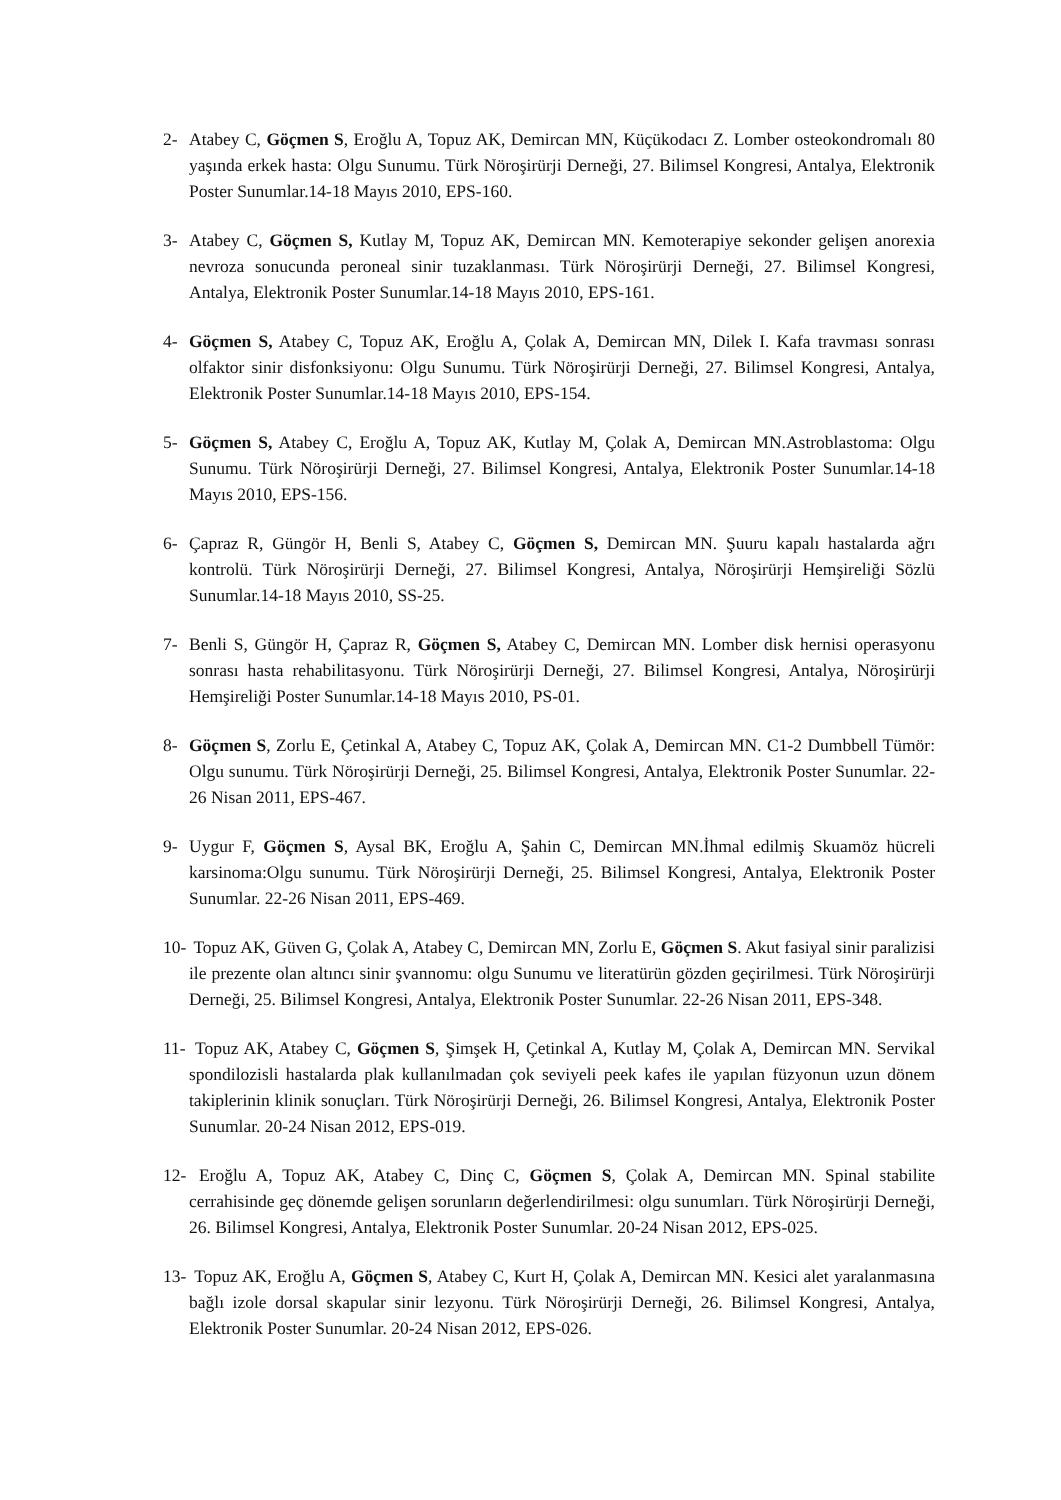2- Atabey C, Göçmen S, Eroğlu A, Topuz AK, Demircan MN, Küçükodacı Z. Lomber osteokondromalı 80 yaşında erkek hasta: Olgu Sunumu. Türk Nöroşirürji Derneği, 27. Bilimsel Kongresi, Antalya, Elektronik Poster Sunumlar.14-18 Mayıs 2010, EPS-160.
3- Atabey C, Göçmen S, Kutlay M, Topuz AK, Demircan MN. Kemoterapiye sekonder gelişen anorexia nevroza sonucunda peroneal sinir tuzaklanması. Türk Nöroşirürji Derneği, 27. Bilimsel Kongresi, Antalya, Elektronik Poster Sunumlar.14-18 Mayıs 2010, EPS-161.
4- Göçmen S, Atabey C, Topuz AK, Eroğlu A, Çolak A, Demircan MN, Dilek I. Kafa travması sonrası olfaktor sinir disfonksiyonu: Olgu Sunumu. Türk Nöroşirürji Derneği, 27. Bilimsel Kongresi, Antalya, Elektronik Poster Sunumlar.14-18 Mayıs 2010, EPS-154.
5- Göçmen S, Atabey C, Eroğlu A, Topuz AK, Kutlay M, Çolak A, Demircan MN.Astroblastoma: Olgu Sunumu. Türk Nöroşirürji Derneği, 27. Bilimsel Kongresi, Antalya, Elektronik Poster Sunumlar.14-18 Mayıs 2010, EPS-156.
6- Çapraz R, Güngör H, Benli S, Atabey C, Göçmen S, Demircan MN. Şuuru kapalı hastalarda ağrı kontrolü. Türk Nöroşirürji Derneği, 27. Bilimsel Kongresi, Antalya, Nöroşirürji Hemşireliği Sözlü Sunumlar.14-18 Mayıs 2010, SS-25.
7- Benli S, Güngör H, Çapraz R, Göçmen S, Atabey C, Demircan MN. Lomber disk hernisi operasyonu sonrası hasta rehabilitasyonu. Türk Nöroşirürji Derneği, 27. Bilimsel Kongresi, Antalya, Nöroşirürji Hemşireliği Poster Sunumlar.14-18 Mayıs 2010, PS-01.
8- Göçmen S, Zorlu E, Çetinkal A, Atabey C, Topuz AK, Çolak A, Demircan MN. C1-2 Dumbbell Tümör: Olgu sunumu. Türk Nöroşirürji Derneği, 25. Bilimsel Kongresi, Antalya, Elektronik Poster Sunumlar. 22-26 Nisan 2011, EPS-467.
9- Uygur F, Göçmen S, Aysal BK, Eroğlu A, Şahin C, Demircan MN.İhmal edilmiş Skuamöz hücreli karsinoma:Olgu sunumu. Türk Nöroşirürji Derneği, 25. Bilimsel Kongresi, Antalya, Elektronik Poster Sunumlar. 22-26 Nisan 2011, EPS-469.
10- Topuz AK, Güven G, Çolak A, Atabey C, Demircan MN, Zorlu E, Göçmen S. Akut fasiyal sinir paralizisi ile prezente olan altıncı sinir şvannomu: olgu Sunumu ve literatürün gözden geçirilmesi. Türk Nöroşirürji Derneği, 25. Bilimsel Kongresi, Antalya, Elektronik Poster Sunumlar. 22-26 Nisan 2011, EPS-348.
11- Topuz AK, Atabey C, Göçmen S, Şimşek H, Çetinkal A, Kutlay M, Çolak A, Demircan MN. Servikal spondilozisli hastalarda plak kullanılmadan çok seviyeli peek kafes ile yapılan füzyonun uzun dönem takiplerinin klinik sonuçları. Türk Nöroşirürji Derneği, 26. Bilimsel Kongresi, Antalya, Elektronik Poster Sunumlar. 20-24 Nisan 2012, EPS-019.
12- Eroğlu A, Topuz AK, Atabey C, Dinç C, Göçmen S, Çolak A, Demircan MN. Spinal stabilite cerrahisinde geç dönemde gelişen sorunların değerlendirilmesi: olgu sunumları. Türk Nöroşirürji Derneği, 26. Bilimsel Kongresi, Antalya, Elektronik Poster Sunumlar. 20-24 Nisan 2012, EPS-025.
13- Topuz AK, Eroğlu A, Göçmen S, Atabey C, Kurt H, Çolak A, Demircan MN. Kesici alet yaralanmasına bağlı izole dorsal skapular sinir lezyonu. Türk Nöroşirürji Derneği, 26. Bilimsel Kongresi, Antalya, Elektronik Poster Sunumlar. 20-24 Nisan 2012, EPS-026.